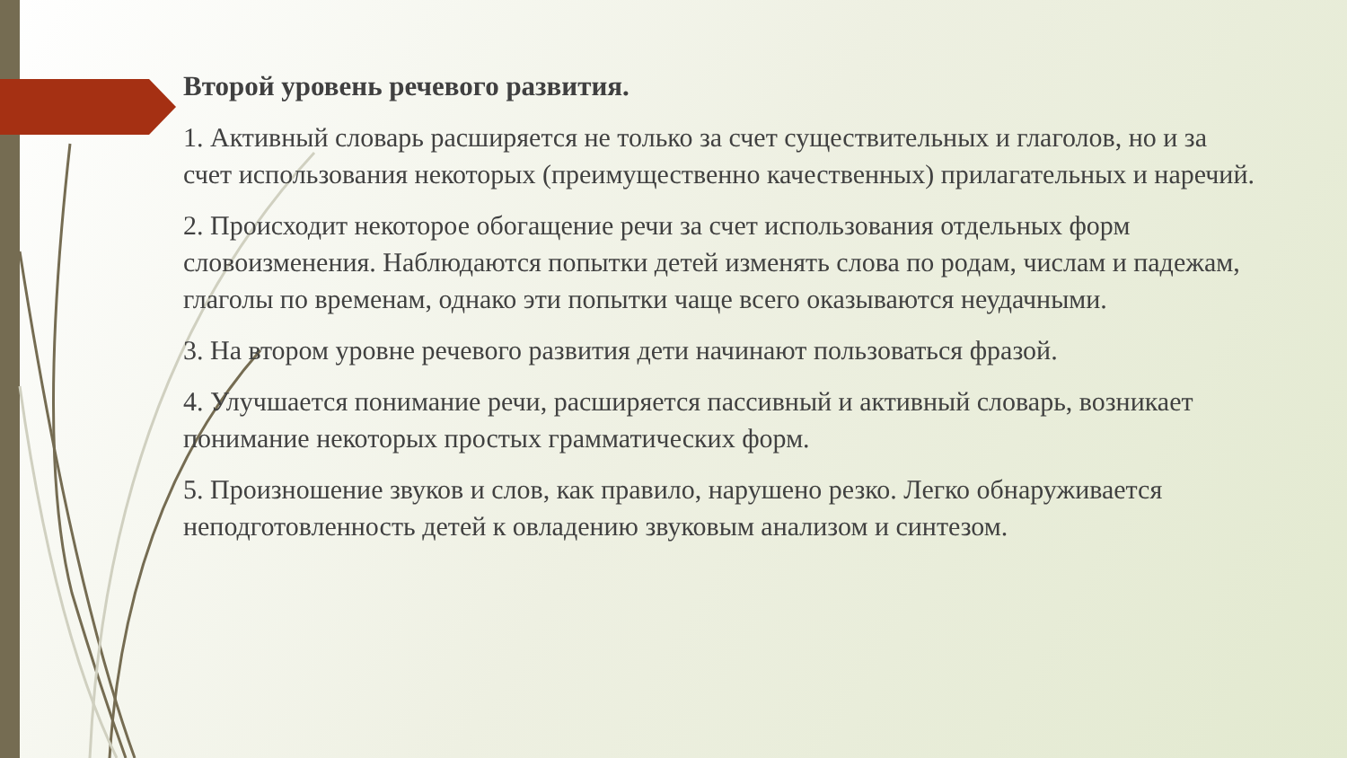Второй уровень речевого развития.
1. Активный словарь расширяется не только за счет существительных и глаголов, но и за счет использования некоторых (преимущественно качественных) прилагательных и наречий.
2. Происходит некоторое обогащение речи за счет использования отдельных форм словоизменения. Наблюдаются попытки детей изменять слова по родам, числам и падежам, глаголы по временам, однако эти попытки чаще всего оказываются неудачными.
3. На втором уровне речевого развития дети начинают пользоваться фразой.
4. Улучшается понимание речи, расширяется пассивный и активный словарь, возникает понимание некоторых простых грамматических форм.
5. Произношение звуков и слов, как правило, нарушено резко. Легко обнаруживается неподготовленность детей к овладению звуковым анализом и синтезом.